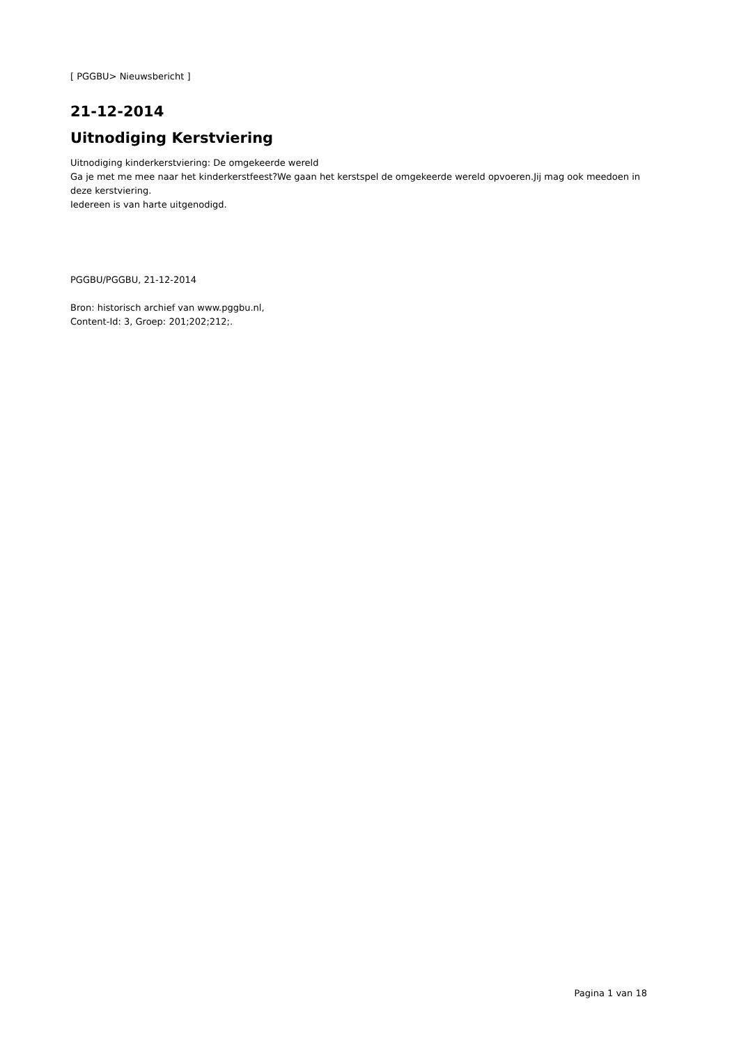[ PGGBU> Nieuwsbericht ]
21-12-2014
Uitnodiging Kerstviering
Uitnodiging kinderkerstviering: De omgekeerde wereld
Ga je met me mee naar het kinderkerstfeest?We gaan het kerstspel de omgekeerde wereld opvoeren.Jij mag ook meedoen in deze kerstviering.
Iedereen is van harte uitgenodigd.
PGGBU/PGGBU, 21-12-2014
Bron: historisch archief van www.pggbu.nl,
Content-Id: 3, Groep: 201;202;212;.
Pagina 1 van 18